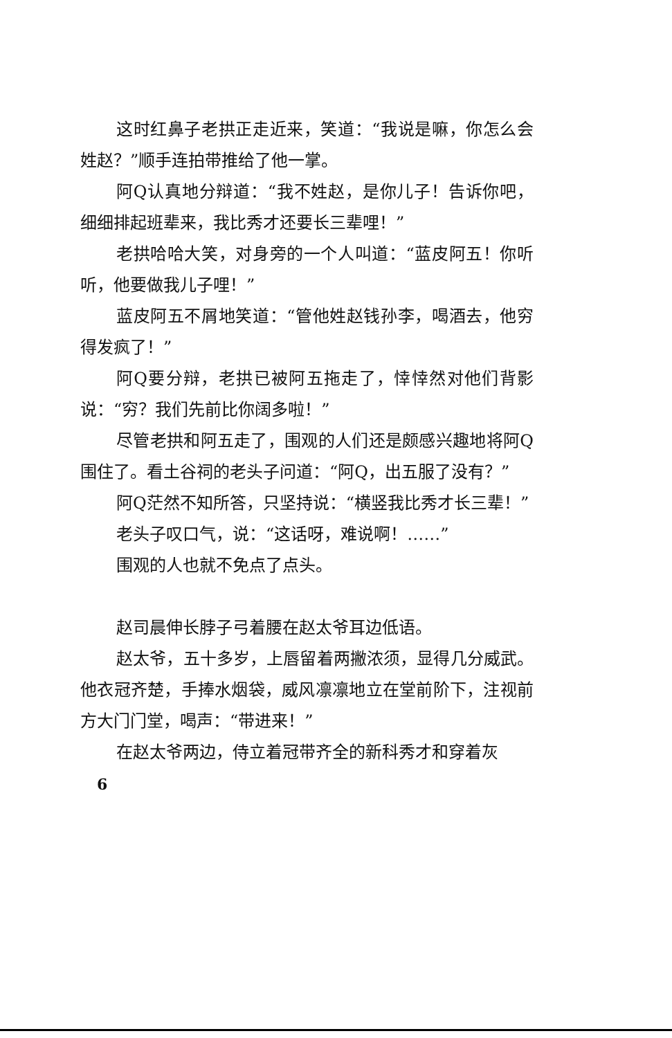这时红鼻子老拱正走近来，笑道：“我说是嘛，你怎么会姓赵？”顺手连拍带推给了他一掌。
阿Q认真地分辩道：“我不姓赵，是你儿子！告诉你吧，细细排起班辈来，我比秀才还要长三辈哩！”
老拱哈哈大笑，对身旁的一个人叫道：“蓝皮阿五！你听听，他要做我儿子哩！”
蓝皮阿五不屑地笑道：“管他姓赵钱孙李，喝酒去，他穷得发疯了！”
阿Q要分辩，老拱已被阿五拖走了，悻悻然对他们背影说：“穷？我们先前比你阔多啦！”
尽管老拱和阿五走了，围观的人们还是颇感兴趣地将阿Q围住了。看土谷祠的老头子问道：“阿Q，出五服了没有？”
阿Q茫然不知所答，只坚持说：“横竖我比秀才长三辈！”
老头子叹口气，说：“这话呀，难说啊！……”
围观的人也就不免点了点头。
赵司晨伸长脖子弓着腰在赵太爷耳边低语。
赵太爷，五十多岁，上唇留着两撇浓须，显得几分威武。他衣冠齐楚，手捧水烟袋，威风凛凛地立在堂前阶下，注视前方大门门堂，喝声：“带进来！”
在赵太爷两边，侍立着冠带齐全的新科秀才和穿着灰
6